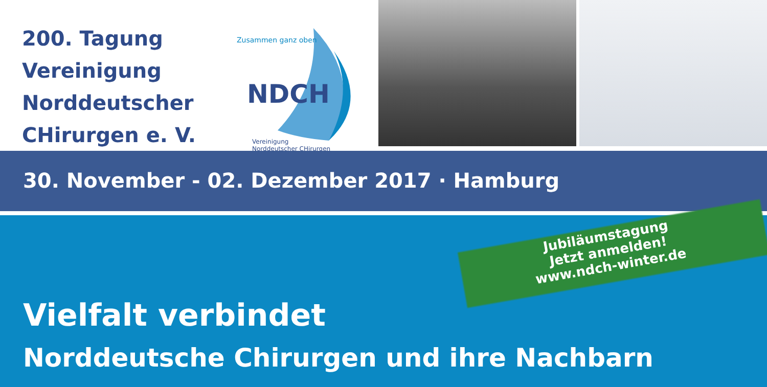200. Tagung
Vereinigung
Norddeutscher
CHirurgen e. V.
Zusammen ganz oben
NDCH
Vereinigung
Norddeutscher CHirurgen
30. November - 02. Dezember 2017 · Hamburg
Jubiläumstagung
Jetzt anmelden!
www.ndch-winter.de
Vielfalt verbindet
Norddeutsche Chirurgen und ihre Nachbarn